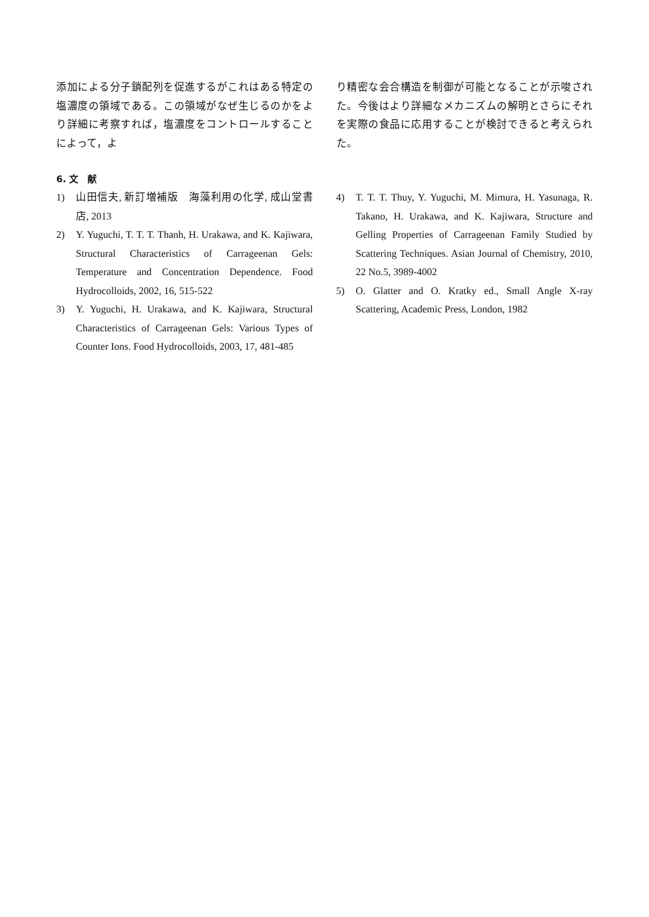添加による分子鎖配列を促進するがこれはある特定の塩濃度の領域である。この領域がなぜ生じるのかをより詳細に考察すれば，塩濃度をコントロールすることによって，よ
り精密な会合構造を制御が可能となることが示唆された。今後はより詳細なメカニズムの解明とさらにそれを実際の食品に応用することが検討できると考えられた。
6. 文　献
1) 山田信夫, 新訂増補版　海藻利用の化学, 成山堂書店, 2013
2) Y. Yuguchi, T. T. T. Thanh, H. Urakawa, and K. Kajiwara, Structural Characteristics of Carrageenan Gels: Temperature and Concentration Dependence. Food Hydrocolloids, 2002, 16, 515-522
3) Y. Yuguchi, H. Urakawa, and K. Kajiwara, Structural Characteristics of Carrageenan Gels: Various Types of Counter Ions. Food Hydrocolloids, 2003, 17, 481-485
4) T. T. T. Thuy, Y. Yuguchi, M. Mimura, H. Yasunaga, R. Takano, H. Urakawa, and K. Kajiwara, Structure and Gelling Properties of Carrageenan Family Studied by Scattering Techniques. Asian Journal of Chemistry, 2010, 22 No.5, 3989-4002
5) O. Glatter and O. Kratky ed., Small Angle X-ray Scattering, Academic Press, London, 1982